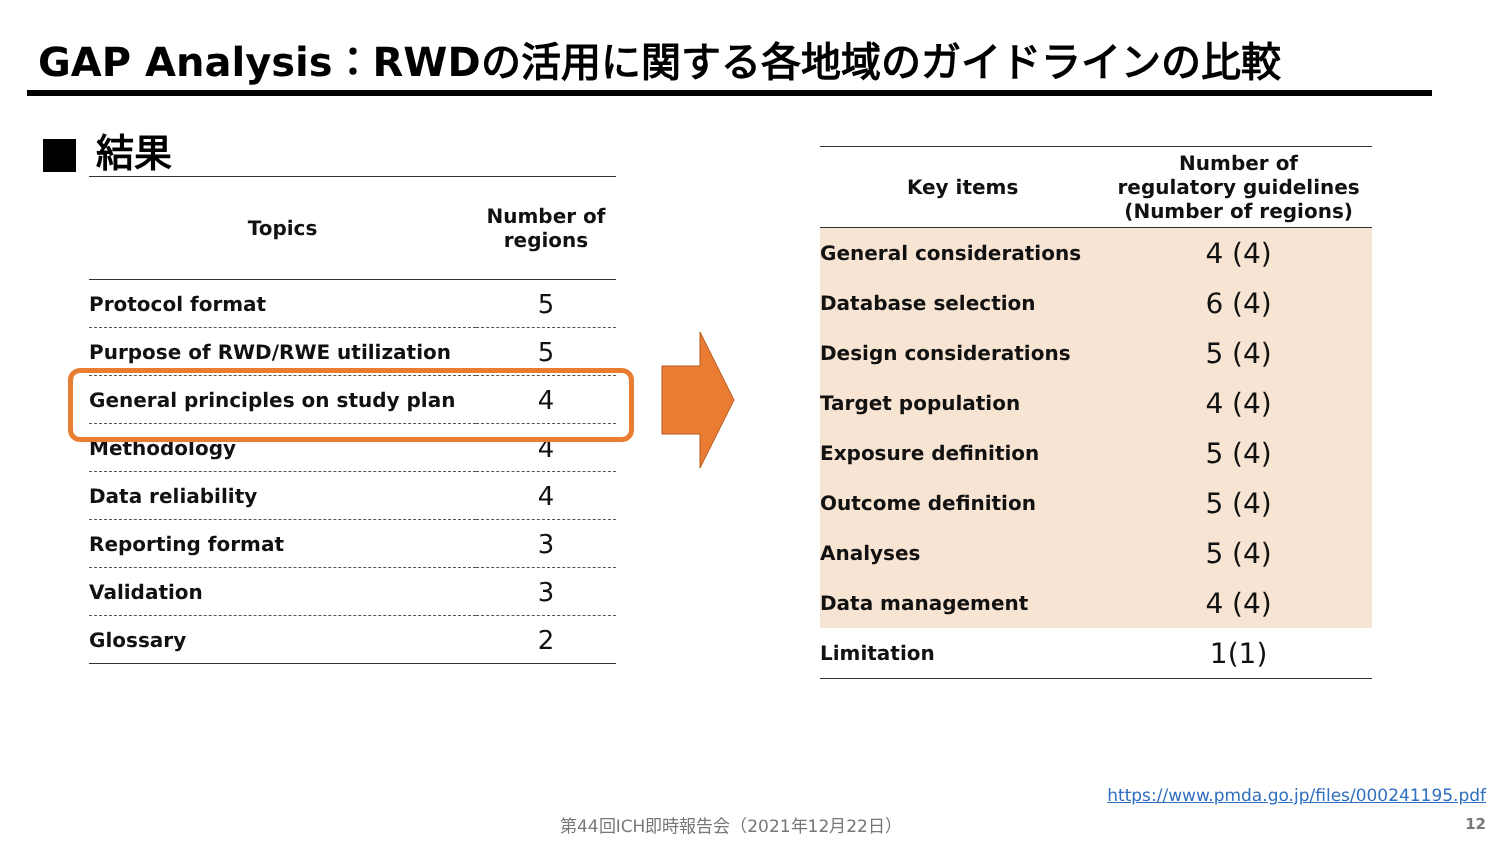GAP Analysis：RWDの活用に関する各地域のガイドラインの比較
結果
| Topics | Number of regions |
| --- | --- |
| Protocol format | 5 |
| Purpose of RWD/RWE utilization | 5 |
| General principles on study plan | 4 |
| Methodology | 4 |
| Data reliability | 4 |
| Reporting format | 3 |
| Validation | 3 |
| Glossary | 2 |
| Key items | Number of regulatory guidelines (Number of regions) |
| --- | --- |
| General considerations | 4 (4) |
| Database selection | 6 (4) |
| Design considerations | 5 (4) |
| Target population | 4 (4) |
| Exposure definition | 5 (4) |
| Outcome definition | 5 (4) |
| Analyses | 5 (4) |
| Data management | 4 (4) |
| Limitation | 1(1) |
https://www.pmda.go.jp/files/000241195.pdf
第44回ICH即時報告会（2021年12月22日）
12